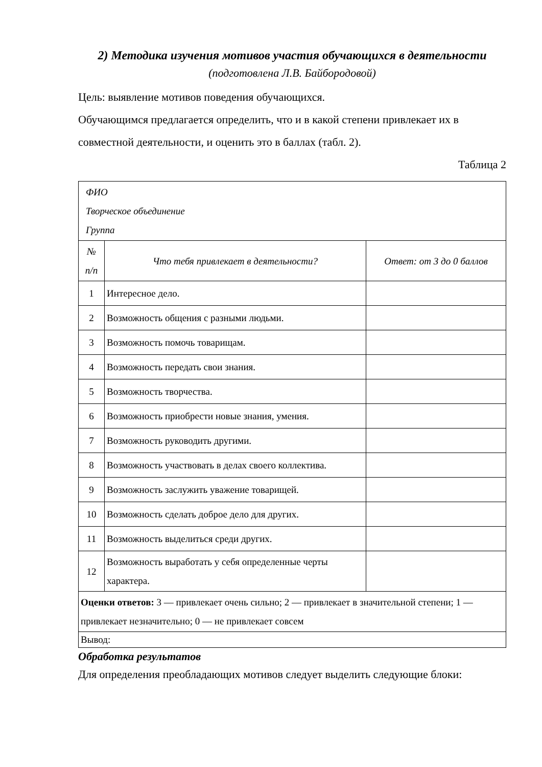2) Методика изучения мотивов участия обучающихся в деятельности
(подготовлена Л.В. Байбородовой)
Цель: выявление мотивов поведения обучающихся.
Обучающимся предлагается определить, что и в какой степени привлекает их в совместной деятельности, и оценить это в баллах (табл. 2).
Таблица 2
| ФИО Творческое объединение Группа | | |
| № п/п | Что тебя привлекает в деятельности? | Ответ: от 3 до 0 баллов |
| 1 | Интересное дело. | |
| 2 | Возможность общения с разными людьми. | |
| 3 | Возможность помочь товарищам. | |
| 4 | Возможность передать свои знания. | |
| 5 | Возможность творчества. | |
| 6 | Возможность приобрести новые знания, умения. | |
| 7 | Возможность руководить другими. | |
| 8 | Возможность участвовать в делах своего коллектива. | |
| 9 | Возможность заслужить уважение товарищей. | |
| 10 | Возможность сделать доброе дело для других. | |
| 11 | Возможность выделиться среди других. | |
| 12 | Возможность выработать у себя определенные черты характера. | |
| Оценки ответов: 3 — привлекает очень сильно; 2 — привлекает в значительной степени; 1 — привлекает незначительно; 0 — не привлекает совсем | | |
| Вывод: | | |
Обработка результатов
Для определения преобладающих мотивов следует выделить следующие блоки: